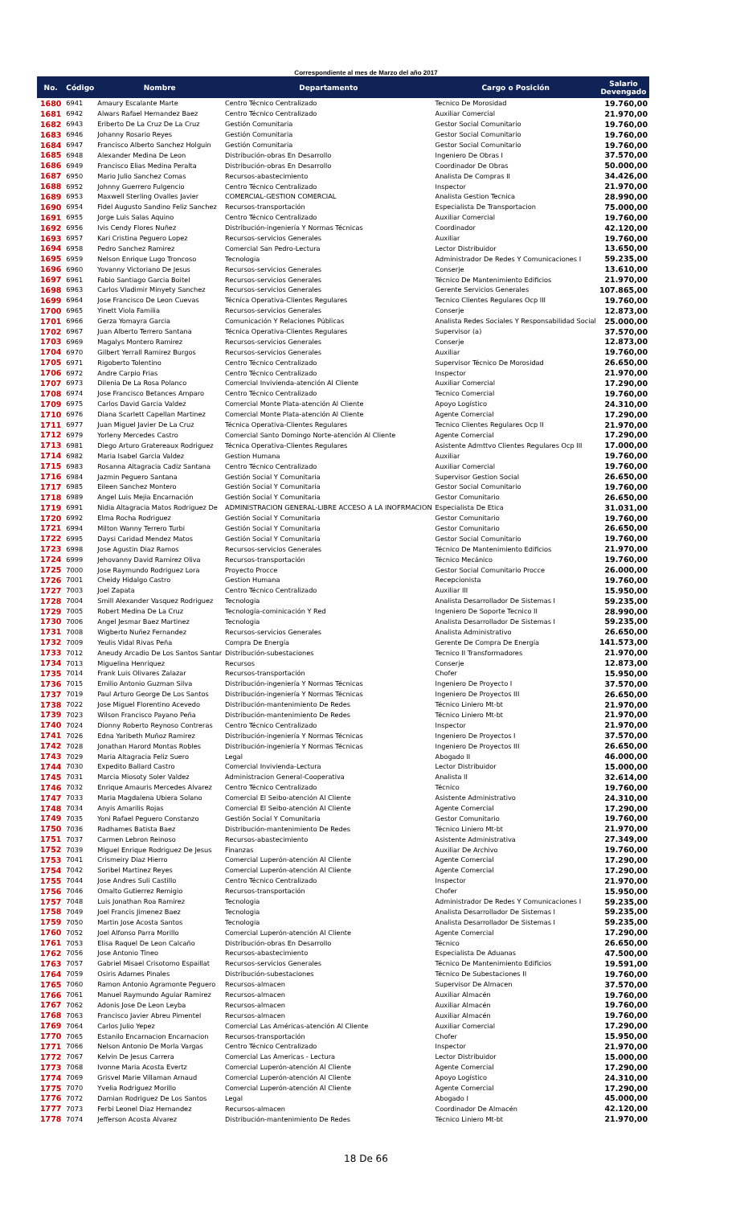Correspondiente al mes de Marzo del año 2017
| No. | Código | Nombre | Departamento | Cargo o Posición | Salario Devengado |
| --- | --- | --- | --- | --- | --- |
| 1680 | 6941 | Amaury Escalante Marte | Centro Técnico Centralizado | Tecnico De Morosidad | 19.760,00 |
| 1681 | 6942 | Alwars Rafael Hernandez Baez | Centro Técnico Centralizado | Auxiliar Comercial | 21.970,00 |
| 1682 | 6943 | Eriberto De La Cruz De La Cruz | Gestión Comunitaria | Gestor Social Comunitario | 19.760,00 |
| 1683 | 6946 | Johanny Rosario Reyes | Gestión Comunitaria | Gestor Social Comunitario | 19.760,00 |
| 1684 | 6947 | Francisco Alberto Sanchez Holguin | Gestión Comunitaria | Gestor Social Comunitario | 19.760,00 |
| 1685 | 6948 | Alexander Medina De Leon | Distribución-obras En Desarrollo | Ingeniero De Obras I | 37.570,00 |
| 1686 | 6949 | Francisco Elias Medina Peralta | Distribución-obras En Desarrollo | Coordinador De Obras | 50.000,00 |
| 1687 | 6950 | Mario Julio Sanchez Comas | Recursos-abastecimiento | Analista De Compras II | 34.426,00 |
| 1688 | 6952 | Johnny Guerrero Fulgencio | Centro Técnico Centralizado | Inspector | 21.970,00 |
| 1689 | 6953 | Maxwell Sterling Ovalles Javier | COMERCIAL-GESTION COMERCIAL | Analista Gestion Tecnica | 28.990,00 |
| 1690 | 6954 | Fidel Augusto Sandino Feliz Sanchez | Recursos-transportación | Especialista De Transportacion | 75.000,00 |
| 1691 | 6955 | Jorge Luis Salas Aquino | Centro Técnico Centralizado | Auxiliar Comercial | 19.760,00 |
| 1692 | 6956 | Ivis Cendy Flores Nuñez | Distribución-ingeniería Y Normas Técnicas | Coordinador | 42.120,00 |
| 1693 | 6957 | Kari Cristina Peguero Lopez | Recursos-servicios Generales | Auxiliar | 19.760,00 |
| 1694 | 6958 | Pedro Sanchez Ramirez | Comercial San Pedro-Lectura | Lector Distribuidor | 13.650,00 |
| 1695 | 6959 | Nelson Enrique Lugo Troncoso | Tecnologia | Administrador De Redes Y Comunicaciones I | 59.235,00 |
| 1696 | 6960 | Yovanny Victoriano De Jesus | Recursos-servicios Generales | Conserje | 13.610,00 |
| 1697 | 6961 | Fabio Santiago Garcia Boitel | Recursos-servicios Generales | Técnico De Mantenimiento Edificios | 21.970,00 |
| 1698 | 6963 | Carlos Vladimir Minyety Sanchez | Recursos-servicios Generales | Gerente Servicios Generales | 107.865,00 |
| 1699 | 6964 | Jose Francisco De Leon Cuevas | Técnica Operativa-Clientes Regulares | Tecnico Clientes Regulares Ocp III | 19.760,00 |
| 1700 | 6965 | Yinett Viola Familia | Recursos-servicios Generales | Conserje | 12.873,00 |
| 1701 | 6966 | Gerza Yomayra Garcia | Comunicación Y Relaciones Públicas | Analista Redes Sociales Y Responsabilidad Social | 25.000,00 |
| 1702 | 6967 | Juan Alberto Terrero Santana | Técnica Operativa-Clientes Regulares | Supervisor (a) | 37.570,00 |
| 1703 | 6969 | Magalys Montero Ramirez | Recursos-servicios Generales | Conserje | 12.873,00 |
| 1704 | 6970 | Gilbert Yerrall Ramirez Burgos | Recursos-servicios Generales | Auxiliar | 19.760,00 |
| 1705 | 6971 | Rigoberto Tolentino | Centro Técnico Centralizado | Supervisor Técnico De Morosidad | 26.650,00 |
| 1706 | 6972 | Andre Carpio Frias | Centro Técnico Centralizado | Inspector | 21.970,00 |
| 1707 | 6973 | Dilenia De La Rosa Polanco | Comercial Invivienda-atención Al Cliente | Auxiliar Comercial | 17.290,00 |
| 1708 | 6974 | Jose Francisco Betances Amparo | Centro Técnico Centralizado | Tecnico Comercial | 19.760,00 |
| 1709 | 6975 | Carlos David Garcia Valdez | Comercial Monte Plata-atención Al Cliente | Apoyo Logístico | 24.310,00 |
| 1710 | 6976 | Diana Scarlett Capellan Martinez | Comercial Monte Plata-atención Al Cliente | Agente Comercial | 17.290,00 |
| 1711 | 6977 | Juan Miguel Javier De La Cruz | Técnica Operativa-Clientes Regulares | Tecnico Clientes Regulares Ocp II | 21.970,00 |
| 1712 | 6979 | Yorleny Mercedes Castro | Comercial Santo Domingo Norte-atención Al Cliente | Agente Comercial | 17.290,00 |
| 1713 | 6981 | Diego Arturo Gratereaux Rodriguez | Técnica Operativa-Clientes Regulares | Asistente Admttvo Clientes Regulares Ocp III | 17.000,00 |
| 1714 | 6982 | Maria Isabel Garcia Valdez | Gestion Humana | Auxiliar | 19.760,00 |
| 1715 | 6983 | Rosanna Altagracia Cadiz Santana | Centro Técnico Centralizado | Auxiliar Comercial | 19.760,00 |
| 1716 | 6984 | Jazmin Peguero Santana | Gestión Social Y Comunitaria | Supervisor Gestion Social | 26.650,00 |
| 1717 | 6985 | Eileen Sanchez Montero | Gestión Social Y Comunitaria | Gestor Social Comunitario | 19.760,00 |
| 1718 | 6989 | Angel Luis Mejia Encarnación | Gestión Social Y Comunitaria | Gestor Comunitario | 26.650,00 |
| 1719 | 6991 | Nidia Altagracia Matos Rodriguez De | ADMINISTRACION GENERAL-LIBRE ACCESO A LA INOFRMACION | Especialista De Etica | 31.031,00 |
| 1720 | 6992 | Elma Rocha Rodriguez | Gestión Social Y Comunitaria | Gestor Comunitario | 19.760,00 |
| 1721 | 6994 | Milton Wanny Terrero Turbi | Gestión Social Y Comunitaria | Gestor Comunitario | 26.650,00 |
| 1722 | 6995 | Daysi Caridad Mendez Matos | Gestión Social Y Comunitaria | Gestor Social Comunitario | 19.760,00 |
| 1723 | 6998 | Jose Agustin Diaz Ramos | Recursos-servicios Generales | Técnico De Mantenimiento Edificios | 21.970,00 |
| 1724 | 6999 | Jehovanny David Ramirez Oliva | Recursos-transportación | Técnico Mecánico | 19.760,00 |
| 1725 | 7000 | Jose Raymundo Rodriguez Lora | Proyecto Procce | Gestor Social Comunitario Procce | 26.000,00 |
| 1726 | 7001 | Cheidy Hidalgo Castro | Gestion Humana | Recepcionista | 19.760,00 |
| 1727 | 7003 | Joel Zapata | Centro Técnico Centralizado | Auxiliar III | 15.950,00 |
| 1728 | 7004 | Smill Alexander Vasquez Rodriguez | Tecnologia | Analista Desarrollador De Sistemas I | 59.235,00 |
| 1729 | 7005 | Robert Medina De La Cruz | Tecnología-cominicación Y Red | Ingeniero De Soporte Tecnico II | 28.990,00 |
| 1730 | 7006 | Angel Jesmar Baez Martinez | Tecnologia | Analista Desarrollador De Sistemas I | 59.235,00 |
| 1731 | 7008 | Wigberto Nuñez Fernandez | Recursos-servicios Generales | Analista Administrativo | 26.650,00 |
| 1732 | 7009 | Yeulis Vidal Rivas Peña | Compra De Energía | Gerente De Compra De Energía | 141.573,00 |
| 1733 | 7012 | Aneudy Arcadio De Los Santos Santar | Distribución-subestaciones | Tecnico II Transformadores | 21.970,00 |
| 1734 | 7013 | Miguelina Henriquez | Recursos | Conserje | 12.873,00 |
| 1735 | 7014 | Frank Luis Olivares Zalazar | Recursos-transportación | Chofer | 15.950,00 |
| 1736 | 7015 | Emilio Antonio Guzman Silva | Distribución-ingeniería Y Normas Técnicas | Ingeniero De Proyecto I | 37.570,00 |
| 1737 | 7019 | Paul Arturo George De Los Santos | Distribución-ingeniería Y Normas Técnicas | Ingeniero De Proyectos III | 26.650,00 |
| 1738 | 7022 | Jose Miguel Florentino Acevedo | Distribución-mantenimiento De Redes | Técnico Liniero Mt-bt | 21.970,00 |
| 1739 | 7023 | Wilson Francisco Payano Peña | Distribución-mantenimiento De Redes | Técnico Liniero Mt-bt | 21.970,00 |
| 1740 | 7024 | Dionny Roberto Reynoso Contreras | Centro Técnico Centralizado | Inspector | 21.970,00 |
| 1741 | 7026 | Edna Yaribeth Muñoz Ramirez | Distribución-ingeniería Y Normas Técnicas | Ingeniero De Proyectos I | 37.570,00 |
| 1742 | 7028 | Jonathan Harord Montas Robles | Distribución-ingeniería Y Normas Técnicas | Ingeniero De Proyectos III | 26.650,00 |
| 1743 | 7029 | Maria Altagracia Feliz Suero | Legal | Abogado II | 46.000,00 |
| 1744 | 7030 | Expedito Ballard Castro | Comercial Invivienda-Lectura | Lector Distribuidor | 15.000,00 |
| 1745 | 7031 | Marcia Miosoty Soler Valdez | Administracion General-Cooperativa | Analista II | 32.614,00 |
| 1746 | 7032 | Enrique Amauris Mercedes Alvarez | Centro Técnico Centralizado | Técnico | 19.760,00 |
| 1747 | 7033 | Maria Magdalena Ubiera Solano | Comercial El Seibo-atención Al Cliente | Asistente Administrativo | 24.310,00 |
| 1748 | 7034 | Anyis Amarilis Rojas | Comercial El Seibo-atención Al Cliente | Agente Comercial | 17.290,00 |
| 1749 | 7035 | Yoni Rafael Peguero Constanzo | Gestión Social Y Comunitaria | Gestor Comunitario | 19.760,00 |
| 1750 | 7036 | Radhames Batista Baez | Distribución-mantenimiento De Redes | Técnico Liniero Mt-bt | 21.970,00 |
| 1751 | 7037 | Carmen Lebron Reinoso | Recursos-abastecimiento | Asistente Administrativa | 27.349,00 |
| 1752 | 7039 | Miguel Enrique Rodriguez De Jesus | Finanzas | Auxiliar De Archivo | 19.760,00 |
| 1753 | 7041 | Crismeiry Diaz Hierro | Comercial Luperón-atención Al Cliente | Agente Comercial | 17.290,00 |
| 1754 | 7042 | Soribel Martinez Reyes | Comercial Luperón-atención Al Cliente | Agente Comercial | 17.290,00 |
| 1755 | 7044 | Jose Andres Suli Castillo | Centro Técnico Centralizado | Inspector | 21.970,00 |
| 1756 | 7046 | Omalto Gutierrez Remigio | Recursos-transportación | Chofer | 15.950,00 |
| 1757 | 7048 | Luis Jonathan Roa Ramirez | Tecnologia | Administrador De Redes Y Comunicaciones I | 59.235,00 |
| 1758 | 7049 | Joel Francis Jimenez Baez | Tecnologia | Analista Desarrollador De Sistemas I | 59.235,00 |
| 1759 | 7050 | Martin Jose Acosta Santos | Tecnologia | Analista Desarrollador De Sistemas I | 59.235,00 |
| 1760 | 7052 | Joel Alfonso Parra Morillo | Comercial Luperón-atención Al Cliente | Agente Comercial | 17.290,00 |
| 1761 | 7053 | Elisa Raquel De Leon Calcaño | Distribución-obras En Desarrollo | Técnico | 26.650,00 |
| 1762 | 7056 | Jose Antonio Tineo | Recursos-abastecimiento | Especialista De Aduanas | 47.500,00 |
| 1763 | 7057 | Gabriel Misael Crisotomo Espaillat | Recursos-servicios Generales | Técnico De Mantenimiento Edificios | 19.591,00 |
| 1764 | 7059 | Osiris Adames Pinales | Distribución-subestaciones | Técnico De Subestaciones II | 19.760,00 |
| 1765 | 7060 | Ramon Antonio Agramonte Peguero | Recursos-almacen | Supervisor De Almacen | 37.570,00 |
| 1766 | 7061 | Manuel Raymundo Aguiar Ramirez | Recursos-almacen | Auxiliar Almacén | 19.760,00 |
| 1767 | 7062 | Adonis Jose De Leon Leyba | Recursos-almacen | Auxiliar Almacén | 19.760,00 |
| 1768 | 7063 | Francisco Javier Abreu Pimentel | Recursos-almacen | Auxiliar Almacén | 19.760,00 |
| 1769 | 7064 | Carlos Julio Yepez | Comercial Las Américas-atención Al Cliente | Auxiliar Comercial | 17.290,00 |
| 1770 | 7065 | Estanilo Encarnacion Encarnacion | Recursos-transportación | Chofer | 15.950,00 |
| 1771 | 7066 | Nelson Antonio De Morla Vargas | Centro Técnico Centralizado | Inspector | 21.970,00 |
| 1772 | 7067 | Kelvin De Jesus Carrera | Comercial Las Americas - Lectura | Lector Distribuidor | 15.000,00 |
| 1773 | 7068 | Ivonne Maria Acosta Evertz | Comercial Luperón-atención Al Cliente | Agente Comercial | 17.290,00 |
| 1774 | 7069 | Grisvel Marie Villaman Arnaud | Comercial Luperón-atención Al Cliente | Apoyo Logístico | 24.310,00 |
| 1775 | 7070 | Yvelia Rodriguez Morillo | Comercial Luperón-atención Al Cliente | Agente Comercial | 17.290,00 |
| 1776 | 7072 | Damian Rodriguez De Los Santos | Legal | Abogado I | 45.000,00 |
| 1777 | 7073 | Ferbi Leonel Diaz Hernandez | Recursos-almacen | Coordinador De Almacén | 42.120,00 |
| 1778 | 7074 | Jefferson Acosta Alvarez | Distribución-mantenimiento De Redes | Técnico Liniero Mt-bt | 21.970,00 |
18 De 66